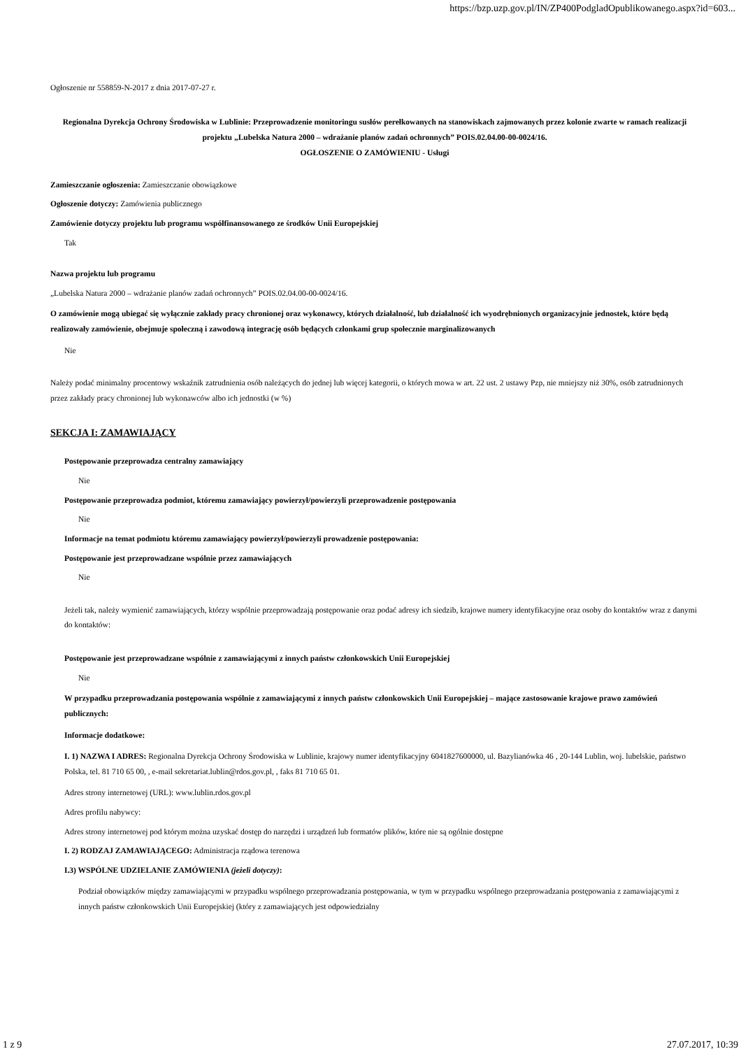https://bzp.uzp.gov.pl/IN/ZP400PodgladOpublikowanego.aspx?id=603...
Ogłoszenie nr 558859-N-2017 z dnia 2017-07-27 r.
Regionalna Dyrekcja Ochrony Środowiska w Lublinie: Przeprowadzenie monitoringu susłów perełkowanych na stanowiskach zajmowanych przez kolonie zwarte w ramach realizacji projektu „Lubelska Natura 2000 – wdrażanie planów zadań ochronnych” POIS.02.04.00-00-0024/16.
OGŁOSZENIE O ZAMÓWIENIU - Usługi
Zamieszczanie ogłoszenia: Zamieszczanie obowiązkowe
Ogłoszenie dotyczy: Zamówienia publicznego
Zamówienie dotyczy projektu lub programu współfinansowanego ze środków Unii Europejskiej
Tak
Nazwa projektu lub programu
„Lubelska Natura 2000 – wdrażanie planów zadań ochronnych” POIS.02.04.00-00-0024/16.
O zamówienie mogą ubiegać się wyłącznie zakłady pracy chronionej oraz wykonawcy, których działalność, lub działalność ich wyodrębnionych organizacyjnie jednostek, które będą realizowały zamówienie, obejmuje społeczną i zawodową integrację osób będących członkami grup społecznie marginalizowanych
Nie
Należy podać minimalny procentowy wskaźnik zatrudnienia osób należących do jednej lub więcej kategorii, o których mowa w art. 22 ust. 2 ustawy Pzp, nie mniejszy niż 30%, osób zatrudnionych przez zakłady pracy chronionej lub wykonawców albo ich jednostki (w %)
SEKCJA I: ZAMAWIAJĄCY
Postępowanie przeprowadza centralny zamawiający
Nie
Postępowanie przeprowadza podmiot, któremu zamawiający powierzył/powierzyli przeprowadzenie postępowania
Nie
Informacje na temat podmiotu któremu zamawiający powierzył/powierzyli prowadzenie postępowania:
Postępowanie jest przeprowadzane wspólnie przez zamawiających
Nie
Jeżeli tak, należy wymienić zamawiających, którzy wspólnie przeprowadzają postępowanie oraz podać adresy ich siedzib, krajowe numery identyfikacyjne oraz osoby do kontaktów wraz z danymi do kontaktów:
Postępowanie jest przeprowadzane wspólnie z zamawiającymi z innych państw członkowskich Unii Europejskiej
Nie
W przypadku przeprowadzania postępowania wspólnie z zamawiającymi z innych państw członkowskich Unii Europejskiej – mające zastosowanie krajowe prawo zamówień publicznych:
Informacje dodatkowe:
I. 1) NAZWA I ADRES: Regionalna Dyrekcja Ochrony Środowiska w Lublinie, krajowy numer identyfikacyjny 6041827600000, ul. Bazylianówka 46 , 20-144 Lublin, woj. lubelskie, państwo Polska, tel. 81 710 65 00, , e-mail sekretariat.lublin@rdos.gov.pl, , faks 81 710 65 01.
Adres strony internetowej (URL): www.lublin.rdos.gov.pl
Adres profilu nabywcy:
Adres strony internetowej pod którym można uzyskać dostęp do narzędzi i urządzeń lub formatów plików, które nie są ogólnie dostępne
I. 2) RODZAJ ZAMAWIAJĄCEGO: Administracja rządowa terenowa
I.3) WSPÓLNE UDZIELANIE ZAMÓWIENIA (jeżeli dotyczy):
Podział obowiązków między zamawiającymi w przypadku wspólnego przeprowadzania postępowania, w tym w przypadku wspólnego przeprowadzania postępowania z zamawiającymi z innych państw członkowskich Unii Europejskiej (który z zamawiających jest odpowiedzialny
1 z 9 27.07.2017, 10:39